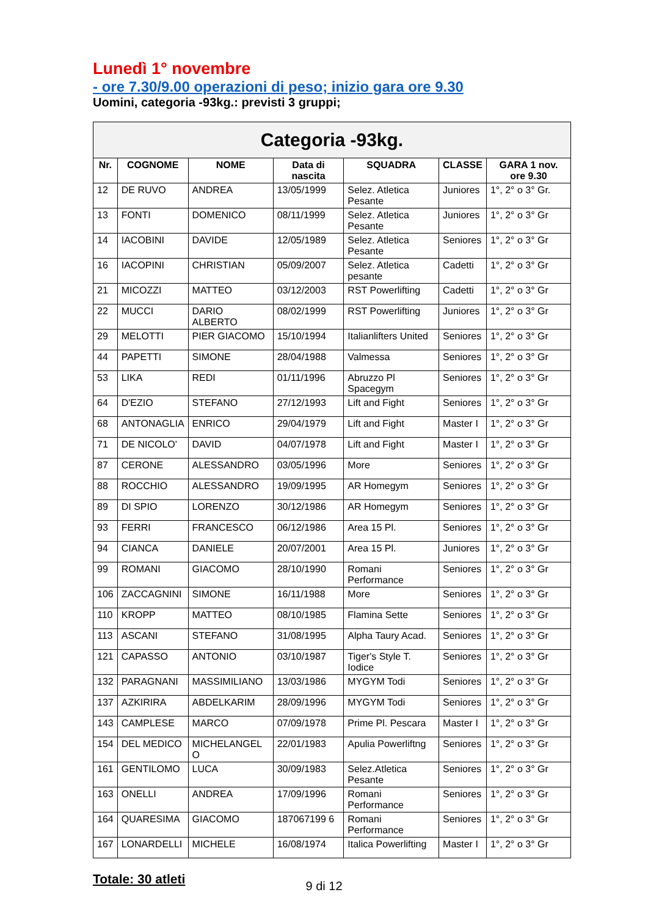Lunedì 1° novembre
- ore 7.30/9.00 operazioni di peso; inizio gara ore 9.30
Uomini, categoria -93kg.: previsti 3 gruppi;
| Categoria -93kg. | | | | | | |
| --- | --- | --- | --- | --- | --- | --- |
| Nr. | COGNOME | NOME | Data di nascita | SQUADRA | CLASSE | GARA 1 nov. ore 9.30 |
| 12 | DE RUVO | ANDREA | 13/05/1999 | Selez. Atletica Pesante | Juniores | 1°, 2° o 3° Gr. |
| 13 | FONTI | DOMENICO | 08/11/1999 | Selez. Atletica Pesante | Juniores | 1°, 2° o 3° Gr |
| 14 | IACOBINI | DAVIDE | 12/05/1989 | Selez. Atletica Pesante | Seniores | 1°, 2° o 3° Gr |
| 16 | IACOPINI | CHRISTIAN | 05/09/2007 | Selez. Atletica pesante | Cadetti | 1°, 2° o 3° Gr |
| 21 | MICOZZI | MATTEO | 03/12/2003 | RST Powerlifting | Cadetti | 1°, 2° o 3° Gr |
| 22 | MUCCI | DARIO ALBERTO | 08/02/1999 | RST Powerlifting | Juniores | 1°, 2° o 3° Gr |
| 29 | MELOTTI | PIER GIACOMO | 15/10/1994 | Italianlifters United | Seniores | 1°, 2° o 3° Gr |
| 44 | PAPETTI | SIMONE | 28/04/1988 | Valmessa | Seniores | 1°, 2° o 3° Gr |
| 53 | LIKA | REDI | 01/11/1996 | Abruzzo Pl Spacegym | Seniores | 1°, 2° o 3° Gr |
| 64 | D'EZIO | STEFANO | 27/12/1993 | Lift and Fight | Seniores | 1°, 2° o 3° Gr |
| 68 | ANTONAGLIA | ENRICO | 29/04/1979 | Lift and Fight | Master I | 1°, 2° o 3° Gr |
| 71 | DE NICOLO' | DAVID | 04/07/1978 | Lift and Fight | Master I | 1°, 2° o 3° Gr |
| 87 | CERONE | ALESSANDRO | 03/05/1996 | More | Seniores | 1°, 2° o 3° Gr |
| 88 | ROCCHIO | ALESSANDRO | 19/09/1995 | AR Homegym | Seniores | 1°, 2° o 3° Gr |
| 89 | DI SPIO | LORENZO | 30/12/1986 | AR Homegym | Seniores | 1°, 2° o 3° Gr |
| 93 | FERRI | FRANCESCO | 06/12/1986 | Area 15 Pl. | Seniores | 1°, 2° o 3° Gr |
| 94 | CIANCA | DANIELE | 20/07/2001 | Area 15 Pl. | Juniores | 1°, 2° o 3° Gr |
| 99 | ROMANI | GIACOMO | 28/10/1990 | Romani Performance | Seniores | 1°, 2° o 3° Gr |
| 106 | ZACCAGNINI | SIMONE | 16/11/1988 | More | Seniores | 1°, 2° o 3° Gr |
| 110 | KROPP | MATTEO | 08/10/1985 | Flamina Sette | Seniores | 1°, 2° o 3° Gr |
| 113 | ASCANI | STEFANO | 31/08/1995 | Alpha Taury Acad. | Seniores | 1°, 2° o 3° Gr |
| 121 | CAPASSO | ANTONIO | 03/10/1987 | Tiger's Style T. Iodice | Seniores | 1°, 2° o 3° Gr |
| 132 | PARAGNANI | MASSIMILIANO | 13/03/1986 | MYGYM Todi | Seniores | 1°, 2° o 3° Gr |
| 137 | AZKIRIRA | ABDELKARIM | 28/09/1996 | MYGYM Todi | Seniores | 1°, 2° o 3° Gr |
| 143 | CAMPLESE | MARCO | 07/09/1978 | Prime Pl. Pescara | Master I | 1°, 2° o 3° Gr |
| 154 | DEL MEDICO | MICHELANGEL O | 22/01/1983 | Apulia Powerliftng | Seniores | 1°, 2° o 3° Gr |
| 161 | GENTILOMO | LUCA | 30/09/1983 | Selez.Atletica Pesante | Seniores | 1°, 2° o 3° Gr |
| 163 | ONELLI | ANDREA | 17/09/1996 | Romani Performance | Seniores | 1°, 2° o 3° Gr |
| 164 | QUARESIMA | GIACOMO | 187067199 6 | Romani Performance | Seniores | 1°, 2° o 3° Gr |
| 167 | LONARDELLI | MICHELE | 16/08/1974 | Italica Powerlifting | Master I | 1°, 2° o 3° Gr |
Totale: 30 atleti
9 di 12